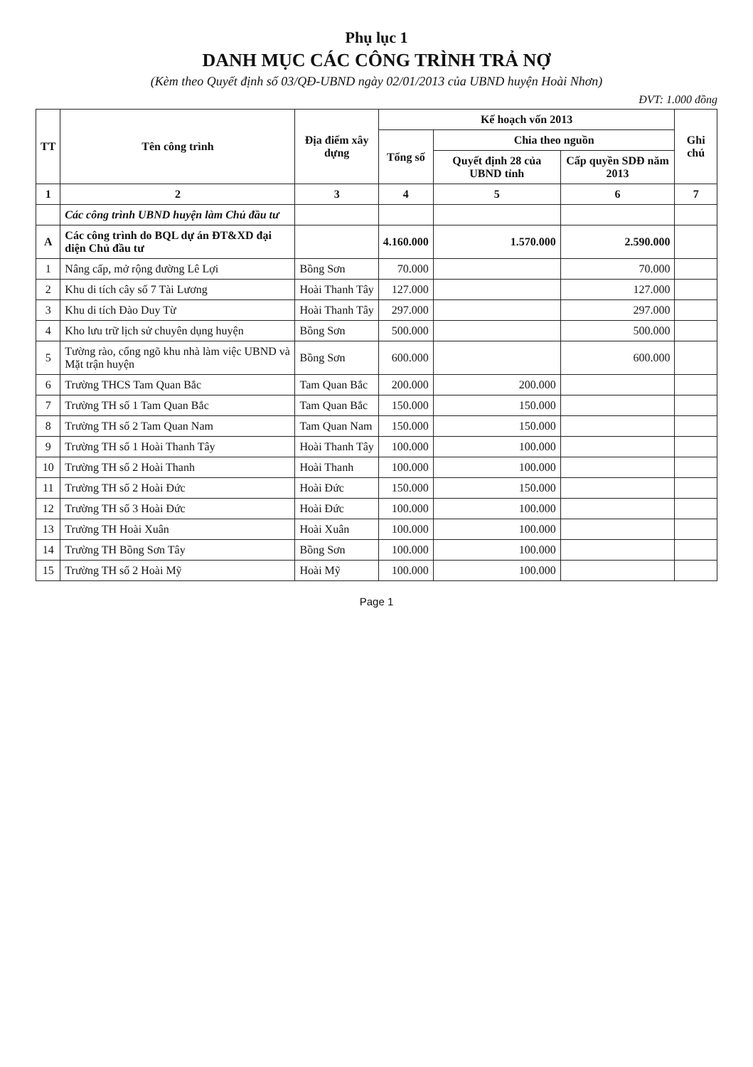Phụ lục 1
DANH MỤC CÁC CÔNG TRÌNH TRẢ NỢ
(Kèm theo Quyết định số 03/QĐ-UBND ngày 02/01/2013 của UBND huyện Hoài Nhơn)
ĐVT: 1.000 đồng
| TT | Tên công trình | Địa điểm xây dựng | Kế hoạch vốn 2013 | | | Ghi chú |
| --- | --- | --- | --- | --- | --- | --- |
| | | | Tổng số | Chia theo nguồn | | |
| | | | | Quyết định 28 của UBND tỉnh | Cấp quyền SDĐ năm 2013 | |
| 1 | 2 | 3 | 4 | 5 | 6 | 7 |
| | Các công trình UBND huyện làm Chủ đầu tư | | | | | |
| A | Các công trình do BQL dự án ĐT&XD đại diện Chủ đầu tư | | 4.160.000 | 1.570.000 | 2.590.000 | |
| 1 | Nâng cấp, mở rộng đường Lê Lợi | Bồng Sơn | 70.000 | | 70.000 | |
| 2 | Khu di tích cây số 7 Tài Lương | Hoài Thanh Tây | 127.000 | | 127.000 | |
| 3 | Khu di tích Đào Duy Từ | Hoài Thanh Tây | 297.000 | | 297.000 | |
| 4 | Kho lưu trữ lịch sử chuyên dụng huyện | Bồng Sơn | 500.000 | | 500.000 | |
| 5 | Tường rào, cổng ngõ khu nhà làm việc UBND và Mặt trận huyện | Bồng Sơn | 600.000 | | 600.000 | |
| 6 | Trường THCS Tam Quan Bắc | Tam Quan Bắc | 200.000 | 200.000 | | |
| 7 | Trường TH số 1 Tam Quan Bắc | Tam Quan Bắc | 150.000 | 150.000 | | |
| 8 | Trường TH số 2 Tam Quan Nam | Tam Quan Nam | 150.000 | 150.000 | | |
| 9 | Trường TH số 1 Hoài Thanh Tây | Hoài Thanh Tây | 100.000 | 100.000 | | |
| 10 | Trường TH số 2 Hoài Thanh | Hoài Thanh | 100.000 | 100.000 | | |
| 11 | Trường TH số 2 Hoài Đức | Hoài Đức | 150.000 | 150.000 | | |
| 12 | Trường TH số 3 Hoài Đức | Hoài Đức | 100.000 | 100.000 | | |
| 13 | Trường TH Hoài Xuân | Hoài Xuân | 100.000 | 100.000 | | |
| 14 | Trường TH Bồng Sơn Tây | Bồng Sơn | 100.000 | 100.000 | | |
| 15 | Trường TH số 2 Hoài Mỹ | Hoài Mỹ | 100.000 | 100.000 | | |
Page 1